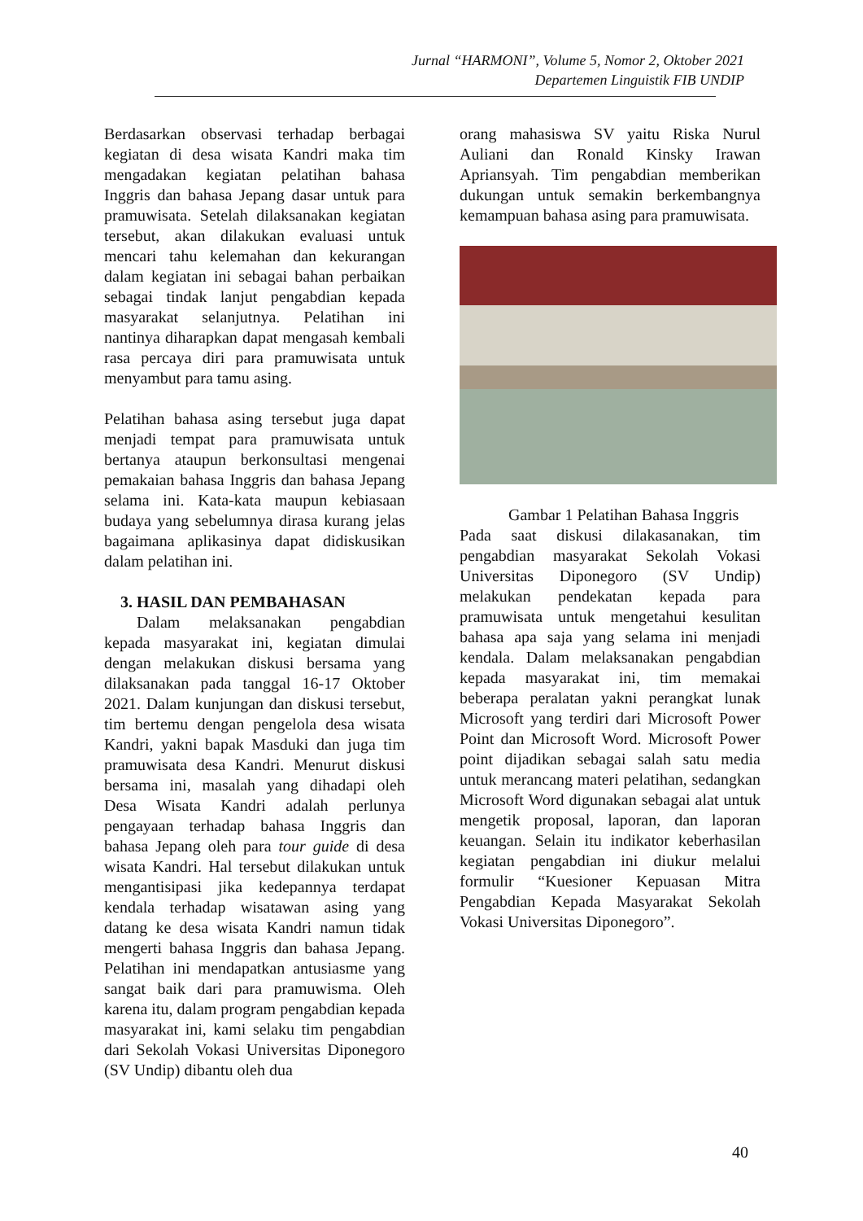Jurnal “HARMONI”, Volume 5, Nomor 2, Oktober 2021
Departemen Linguistik FIB UNDIP
Berdasarkan observasi terhadap berbagai kegiatan di desa wisata Kandri maka tim mengadakan kegiatan pelatihan bahasa Inggris dan bahasa Jepang dasar untuk para pramuwisata. Setelah dilaksanakan kegiatan tersebut, akan dilakukan evaluasi untuk mencari tahu kelemahan dan kekurangan dalam kegiatan ini sebagai bahan perbaikan sebagai tindak lanjut pengabdian kepada masyarakat selanjutnya. Pelatihan ini nantinya diharapkan dapat mengasah kembali rasa percaya diri para pramuwisata untuk menyambut para tamu asing.
Pelatihan bahasa asing tersebut juga dapat menjadi tempat para pramuwisata untuk bertanya ataupun berkonsultasi mengenai pemakaian bahasa Inggris dan bahasa Jepang selama ini. Kata-kata maupun kebiasaan budaya yang sebelumnya dirasa kurang jelas bagaimana aplikasinya dapat didiskusikan dalam pelatihan ini.
3. HASIL DAN PEMBAHASAN
Dalam melaksanakan pengabdian kepada masyarakat ini, kegiatan dimulai dengan melakukan diskusi bersama yang dilaksanakan pada tanggal 16-17 Oktober 2021. Dalam kunjungan dan diskusi tersebut, tim bertemu dengan pengelola desa wisata Kandri, yakni bapak Masduki dan juga tim pramuwisata desa Kandri. Menurut diskusi bersama ini, masalah yang dihadapi oleh Desa Wisata Kandri adalah perlunya pengayaan terhadap bahasa Inggris dan bahasa Jepang oleh para tour guide di desa wisata Kandri. Hal tersebut dilakukan untuk mengantisipasi jika kedepannya terdapat kendala terhadap wisatawan asing yang datang ke desa wisata Kandri namun tidak mengerti bahasa Inggris dan bahasa Jepang. Pelatihan ini mendapatkan antusiasme yang sangat baik dari para pramuwisma. Oleh karena itu, dalam program pengabdian kepada masyarakat ini, kami selaku tim pengabdian dari Sekolah Vokasi Universitas Diponegoro (SV Undip) dibantu oleh dua
orang mahasiswa SV yaitu Riska Nurul Auliani dan Ronald Kinsky Irawan Apriansyah. Tim pengabdian memberikan dukungan untuk semakin berkembangnya kemampuan bahasa asing para pramuwisata.
Gambar 1 Pelatihan Bahasa Inggris
Pada saat diskusi dilakasanakan, tim pengabdian masyarakat Sekolah Vokasi Universitas Diponegoro (SV Undip) melakukan pendekatan kepada para pramuwisata untuk mengetahui kesulitan bahasa apa saja yang selama ini menjadi kendala. Dalam melaksanakan pengabdian kepada masyarakat ini, tim memakai beberapa peralatan yakni perangkat lunak Microsoft yang terdiri dari Microsoft Power Point dan Microsoft Word. Microsoft Power point dijadikan sebagai salah satu media untuk merancang materi pelatihan, sedangkan Microsoft Word digunakan sebagai alat untuk mengetik proposal, laporan, dan laporan keuangan. Selain itu indikator keberhasilan kegiatan pengabdian ini diukur melalui formulir “Kuesioner Kepuasan Mitra Pengabdian Kepada Masyarakat Sekolah Vokasi Universitas Diponegoro”.
40